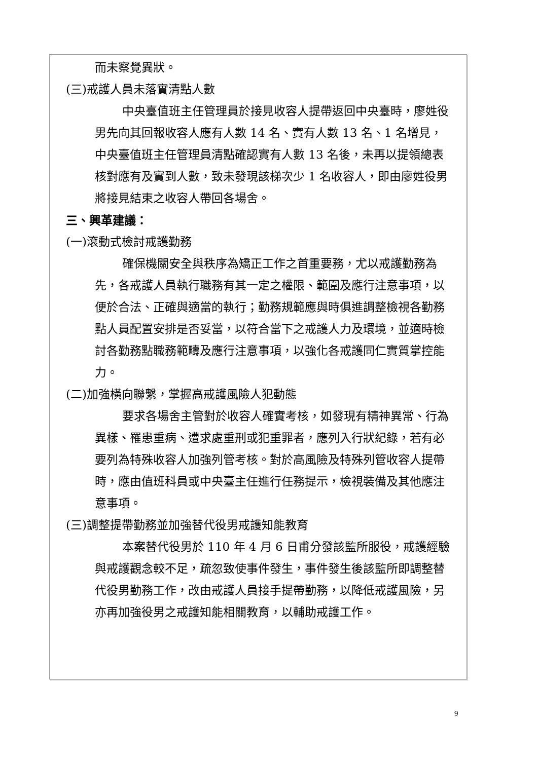而未察覺異狀。
(三)戒護人員未落實清點人數
中央臺值班主任管理員於接見收容人提帶返回中央臺時，廖姓役男先向其回報收容人應有人數 14 名、實有人數 13 名、1 名增見，中央臺值班主任管理員清點確認實有人數 13 名後，未再以提領總表核對應有及實到人數，致未發現該梯次少 1 名收容人，即由廖姓役男將接見結束之收容人帶回各場舍。
三、興革建議：
(一)滾動式檢討戒護勤務
確保機關安全與秩序為矯正工作之首重要務，尤以戒護勤務為先，各戒護人員執行職務有其一定之權限、範圍及應行注意事項，以便於合法、正確與適當的執行；勤務規範應與時俱進調整檢視各勤務點人員配置安排是否妥當，以符合當下之戒護人力及環境，並適時檢討各勤務點職務範疇及應行注意事項，以強化各戒護同仁實質掌控能力。
(二)加強橫向聯繫，掌握高戒護風險人犯動態
要求各場舍主管對於收容人確實考核，如發現有精神異常、行為異樣、罹患重病、遭求處重刑或犯重罪者，應列入行狀紀錄，若有必要列為特殊收容人加強列管考核。對於高風險及特殊列管收容人提帶時，應由值班科員或中央臺主任進行任務提示，檢視裝備及其他應注意事項。
(三)調整提帶勤務並加強替代役男戒護知能教育
本案替代役男於 110 年 4 月 6 日甫分發該監所服役，戒護經驗與戒護觀念較不足，疏忽致使事件發生，事件發生後該監所即調整替代役男勤務工作，改由戒護人員接手提帶勤務，以降低戒護風險，另亦再加強役男之戒護知能相關教育，以輔助戒護工作。
9